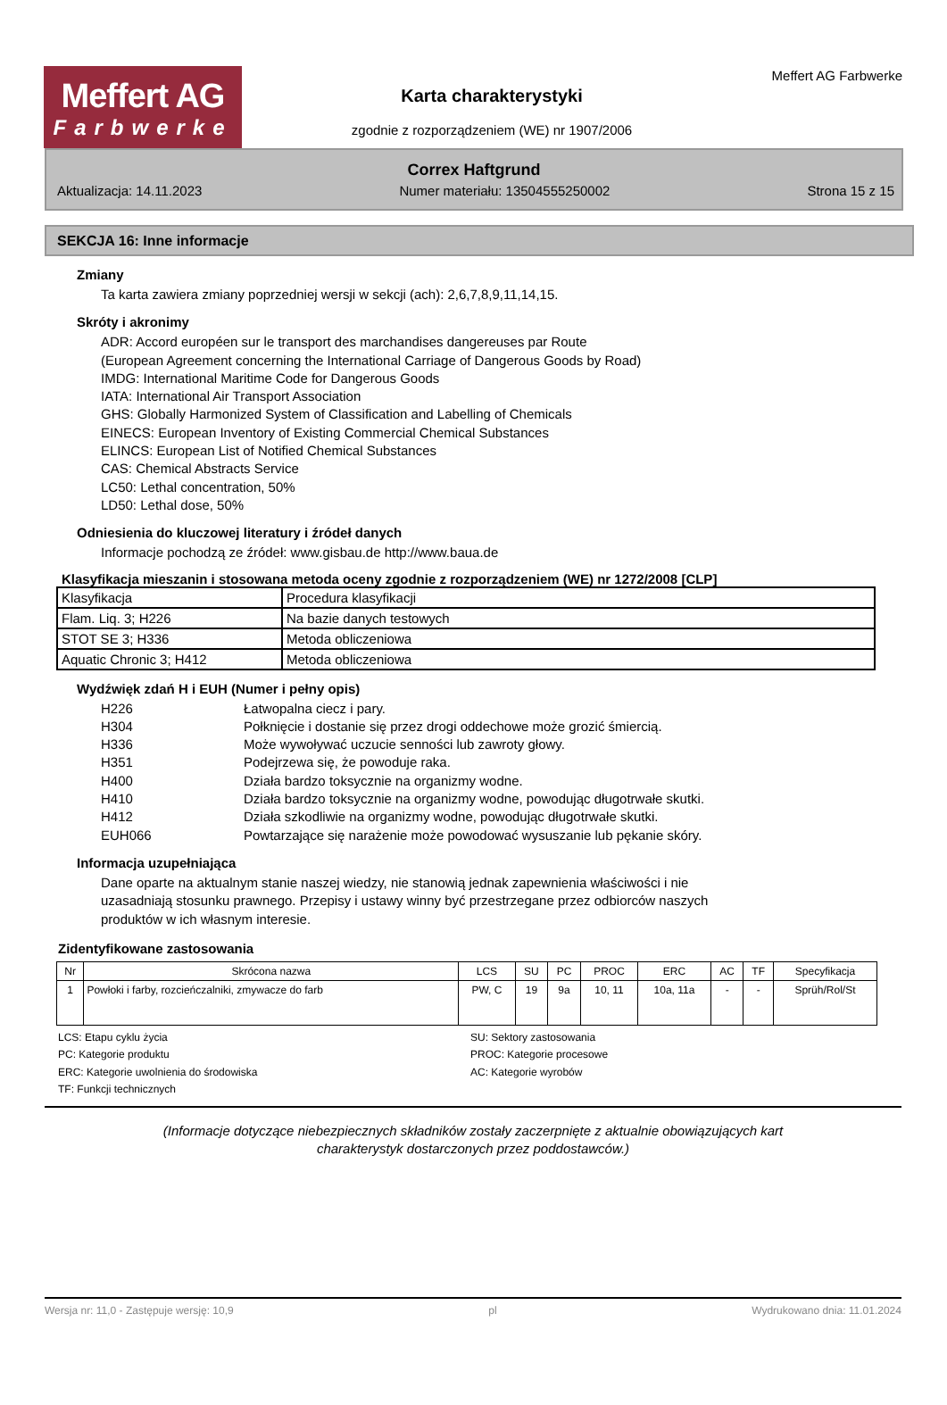Meffert AG
Farbwerke
Karta charakterystyki
zgodnie z rozporządzeniem (WE) nr 1907/2006
Meffert AG Farbwerke
Correx Haftgrund
Aktualizacja: 14.11.2023 Numer materiału: 13504555250002 Strona 15 z 15
SEKCJA 16: Inne informacje
Zmiany
Ta karta zawiera zmiany poprzedniej wersji w sekcji (ach): 2,6,7,8,9,11,14,15.
Skróty i akronimy
ADR: Accord européen sur le transport des marchandises dangereuses par Route
(European Agreement concerning the International Carriage of Dangerous Goods by Road)
IMDG: International Maritime Code for Dangerous Goods
IATA: International Air Transport Association
GHS: Globally Harmonized System of Classification and Labelling of Chemicals
EINECS: European Inventory of Existing Commercial Chemical Substances
ELINCS: European List of Notified Chemical Substances
CAS: Chemical Abstracts Service
LC50: Lethal concentration, 50%
LD50: Lethal dose, 50%
Odniesienia do kluczowej literatury i źródeł danych
Informacje pochodzą ze źródeł: www.gisbau.de http://www.baua.de
Klasyfikacja mieszanin i stosowana metoda oceny zgodnie z rozporządzeniem (WE) nr 1272/2008 [CLP]
| Klasyfikacja | Procedura klasyfikacji |
| Flam. Liq. 3; H226 | Na bazie danych testowych |
| STOT SE 3; H336 | Metoda obliczeniowa |
| Aquatic Chronic 3; H412 | Metoda obliczeniowa |
Wydźwięk zdań H i EUH (Numer i pełny opis)
H226 Łatwopalna ciecz i pary. H304 Połknięcie i dostanie się przez drogi oddechowe może grozić śmiercią. H336 Może wywoływać uczucie senności lub zawroty głowy. H351 Podejrzewa się, że powoduje raka. H400 Działa bardzo toksycznie na organizmy wodne. H410 Działa bardzo toksycznie na organizmy wodne, powodując długotrwałe skutki. H412 Działa szkodliwie na organizmy wodne, powodując długotrwałe skutki. EUH066 Powtarzające się narażenie może powodować wysuszanie lub pękanie skóry.
Informacja uzupełniająca
Dane oparte na aktualnym stanie naszej wiedzy, nie stanowią jednak zapewnienia właściwości i nie
uzasadniają stosunku prawnego. Przepisy i ustawy winny być przestrzegane przez odbiorców naszych
produktów w ich własnym interesie.
Zidentyfikowane zastosowania
| Nr | Skrócona nazwa | LCS | SU | PC | PROC | ERC | AC | TF | Specyfikacja |
| --- | --- | --- | --- | --- | --- | --- | --- | --- | --- |
| 1 | Powłoki i farby, rozcieńczalniki, zmywacze do farb | PW, C | 19 | 9a | 10, 11 | 10a, 11a | - | - | Sprüh/Rol/St |
LCS: Etapu cyklu życia SU: Sektory zastosowania PC: Kategorie produktu PROC: Kategorie procesowe ERC: Kategorie uwolnienia do środowiska AC: Kategorie wyrobów TF: Funkcji technicznych
(Informacje dotyczące niebezpiecznych składników zostały zaczerpnięte z aktualnie obowiązujących kart
charakterystyk dostarczonych przez poddostawców.)
Wersja nr: 11,0 - Zastępuje wersję: 10,9 pl Wydrukowano dnia: 11.01.2024